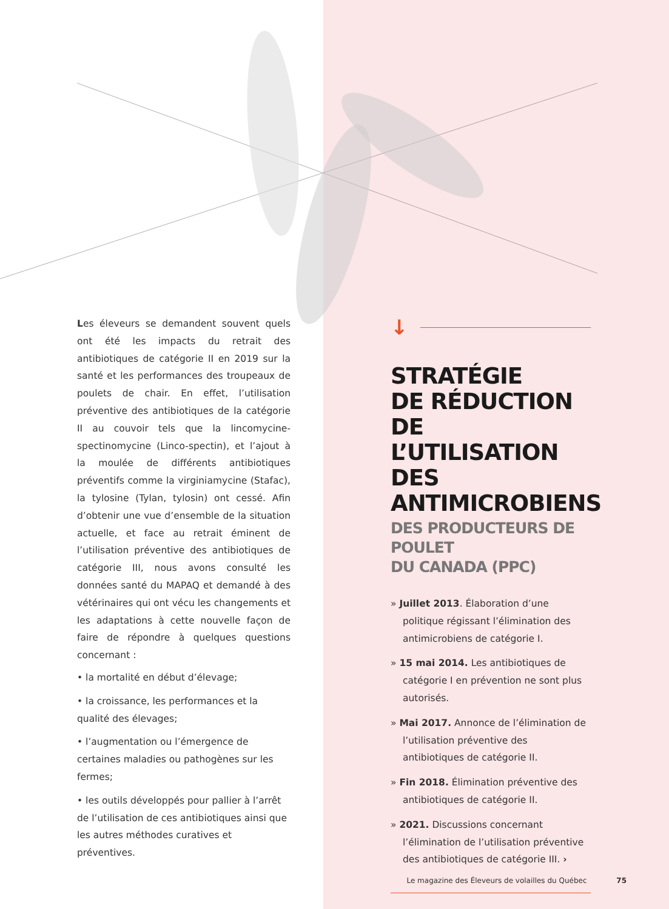Les éleveurs se demandent souvent quels ont été les impacts du retrait des antibiotiques de catégorie II en 2019 sur la santé et les performances des troupeaux de poulets de chair. En effet, l’utilisation préventive des antibiotiques de la catégorie II au couvoir tels que la lincomycine-spectinomycine (Linco-spectin), et l’ajout à la moulée de différents antibiotiques préventifs comme la virginiamycine (Stafac), la tylosine (Tylan, tylosin) ont cessé. Afin d’obtenir une vue d’ensemble de la situation actuelle, et face au retrait éminent de l’utilisation préventive des antibiotiques de catégorie III, nous avons consulté les données santé du MAPAQ et demandé à des vétérinaires qui ont vécu les changements et les adaptations à cette nouvelle façon de faire de répondre à quelques questions concernant :
• la mortalité en début d’élevage;
• la croissance, les performances et la qualité des élevages;
• l’augmentation ou l’émergence de certaines maladies ou pathogènes sur les fermes;
• les outils développés pour pallier à l’arrêt de l’utilisation de ces antibiotiques ainsi que les autres méthodes curatives et préventives.
↓
STRATÉGIE
DE RÉDUCTION
DE L’UTILISATION
DES ANTIMICROBIENS
DES PRODUCTEURS DE POULET
DU CANADA (PPC)
» Juillet 2013. Élaboration d’une politique régissant l’élimination des antimicrobiens de catégorie I.
» 15 mai 2014. Les antibiotiques de catégorie I en prévention ne sont plus autorisés.
» Mai 2017. Annonce de l’élimination de l’utilisation préventive des antibiotiques de catégorie II.
» Fin 2018. Élimination préventive des antibiotiques de catégorie II.
» 2021. Discussions concernant l’élimination de l’utilisation préventive des antibiotiques de catégorie III. ›
Le magazine des Éleveurs de volailles du Québec 75